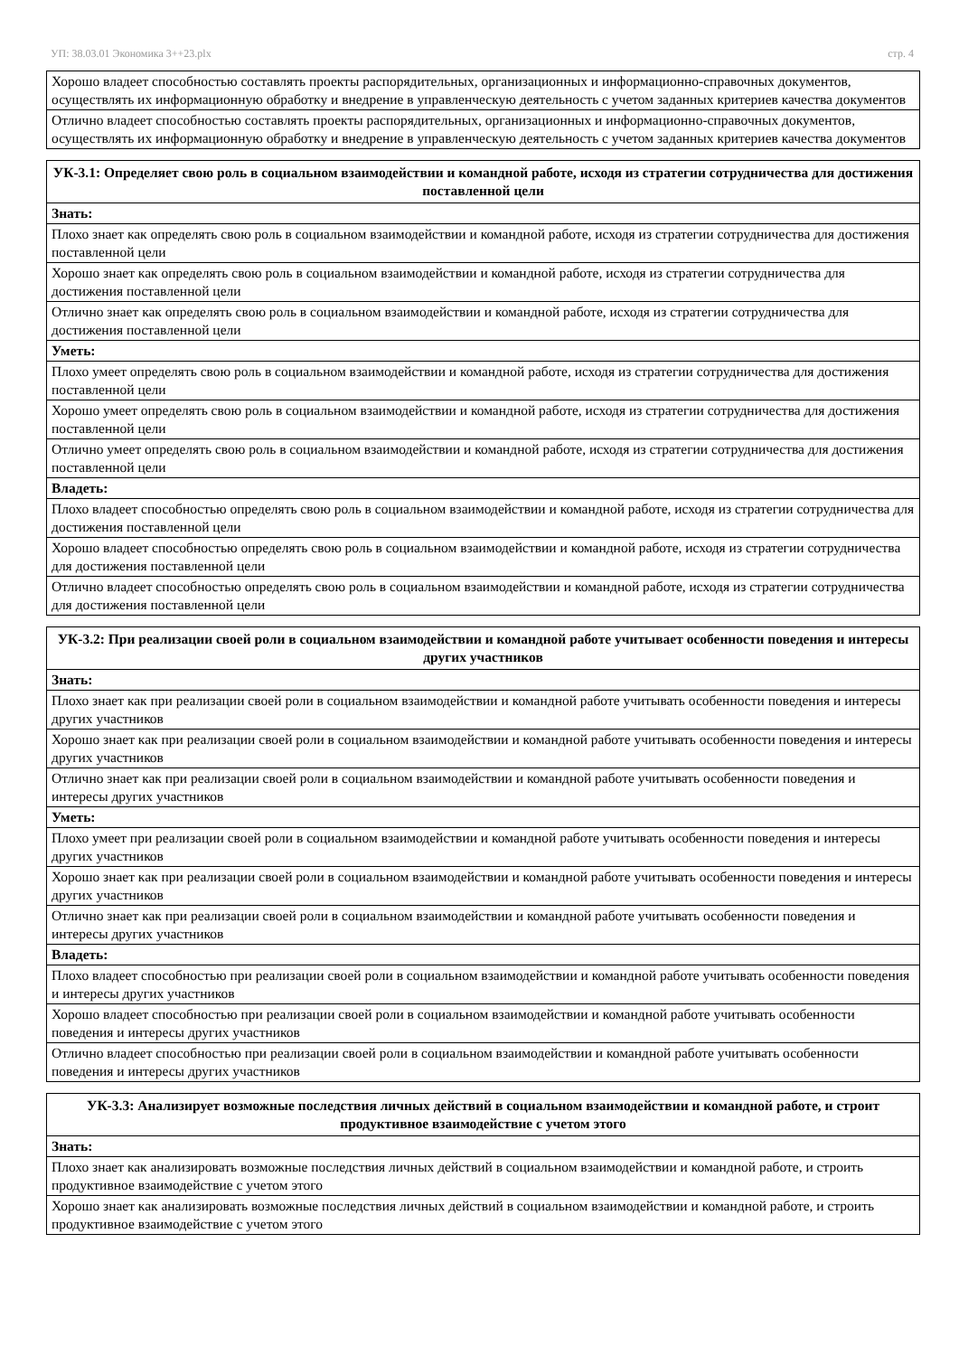УП: 38.03.01 Экономика 3++23.plx стр. 4
| Хорошо владеет способностью составлять проекты распорядительных, организационных и информационно-справочных документов, осуществлять их информационную обработку и внедрение в управленческую деятельность с учетом заданных критериев качества документов |
| Отлично владеет способностью составлять проекты распорядительных, организационных и информационно-справочных документов, осуществлять их информационную обработку и внедрение в управленческую деятельность с учетом заданных критериев качества документов |
| УК-3.1: Определяет свою роль в социальном взаимодействии и командной работе, исходя из стратегии сотрудничества для достижения поставленной цели |
| --- |
| Знать: |
| Плохо знает как определять свою роль в социальном взаимодействии и командной работе, исходя из стратегии сотрудничества для достижения поставленной цели |
| Хорошо знает как определять свою роль в социальном взаимодействии и командной работе, исходя из стратегии сотрудничества для достижения поставленной цели |
| Отлично знает как определять свою роль в социальном взаимодействии и командной работе, исходя из стратегии сотрудничества для достижения поставленной цели |
| Уметь: |
| Плохо умеет определять свою роль в социальном взаимодействии и командной работе, исходя из стратегии сотрудничества для достижения поставленной цели |
| Хорошо умеет определять свою роль в социальном взаимодействии и командной работе, исходя из стратегии сотрудничества для достижения поставленной цели |
| Отлично умеет определять свою роль в социальном взаимодействии и командной работе, исходя из стратегии сотрудничества для достижения поставленной цели |
| Владеть: |
| Плохо владеет способностью определять свою роль в социальном взаимодействии и командной работе, исходя из стратегии сотрудничества для достижения поставленной цели |
| Хорошо владеет способностью определять свою роль в социальном взаимодействии и командной работе, исходя из стратегии сотрудничества для достижения поставленной цели |
| Отлично владеет способностью определять свою роль в социальном взаимодействии и командной работе, исходя из стратегии сотрудничества для достижения поставленной цели |
| УК-3.2: При реализации своей роли в социальном взаимодействии и командной работе учитывает особенности поведения и интересы других участников |
| --- |
| Знать: |
| Плохо знает как при реализации своей роли в социальном взаимодействии и командной работе учитывать особенности поведения и интересы других участников |
| Хорошо знает как при реализации своей роли в социальном взаимодействии и командной работе учитывать особенности поведения и интересы других участников |
| Отлично знает как при реализации своей роли в социальном взаимодействии и командной работе учитывать особенности поведения и интересы других участников |
| Уметь: |
| Плохо умеет при реализации своей роли в социальном взаимодействии и командной работе учитывать особенности поведения и интересы других участников |
| Хорошо знает как при реализации своей роли в социальном взаимодействии и командной работе учитывать особенности поведения и интересы других участников |
| Отлично знает как при реализации своей роли в социальном взаимодействии и командной работе учитывать особенности поведения и интересы других участников |
| Владеть: |
| Плохо владеет способностью при реализации своей роли в социальном взаимодействии и командной работе учитывать особенности поведения и интересы других участников |
| Хорошо владеет способностью при реализации своей роли в социальном взаимодействии и командной работе учитывать особенности поведения и интересы других участников |
| Отлично владеет способностью при реализации своей роли в социальном взаимодействии и командной работе учитывать особенности поведения и интересы других участников |
| УК-3.3: Анализирует возможные последствия личных действий в социальном взаимодействии и командной работе, и строит продуктивное взаимодействие с учетом этого |
| --- |
| Знать: |
| Плохо знает как анализировать возможные последствия личных действий в социальном взаимодействии и командной работе, и строить продуктивное взаимодействие с учетом этого |
| Хорошо знает как анализировать возможные последствия личных действий в социальном взаимодействии и командной работе, и строить продуктивное взаимодействие с учетом этого |